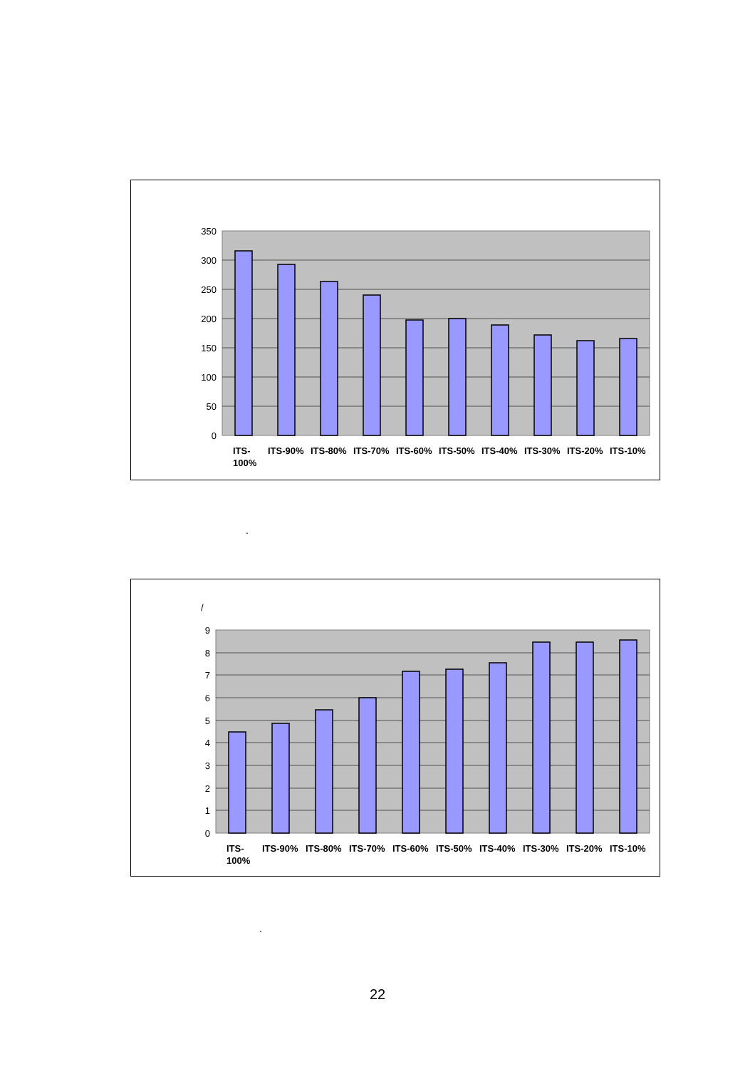350
300
250
200
150
100
50
0
ITS-
100%
ITS-90%
ITS-80%
ITS-70%
ITS-60%
ITS-50%
ITS-40%
ITS-30%
ITS-20%
ITS-10%
.
/
9
8
7
6
5
4
3
2
1
0
ITS-
100%
ITS-90%
ITS-80%
ITS-70%
ITS-60%
ITS-50%
ITS-40%
ITS-30%
ITS-20%
ITS-10%
.
22